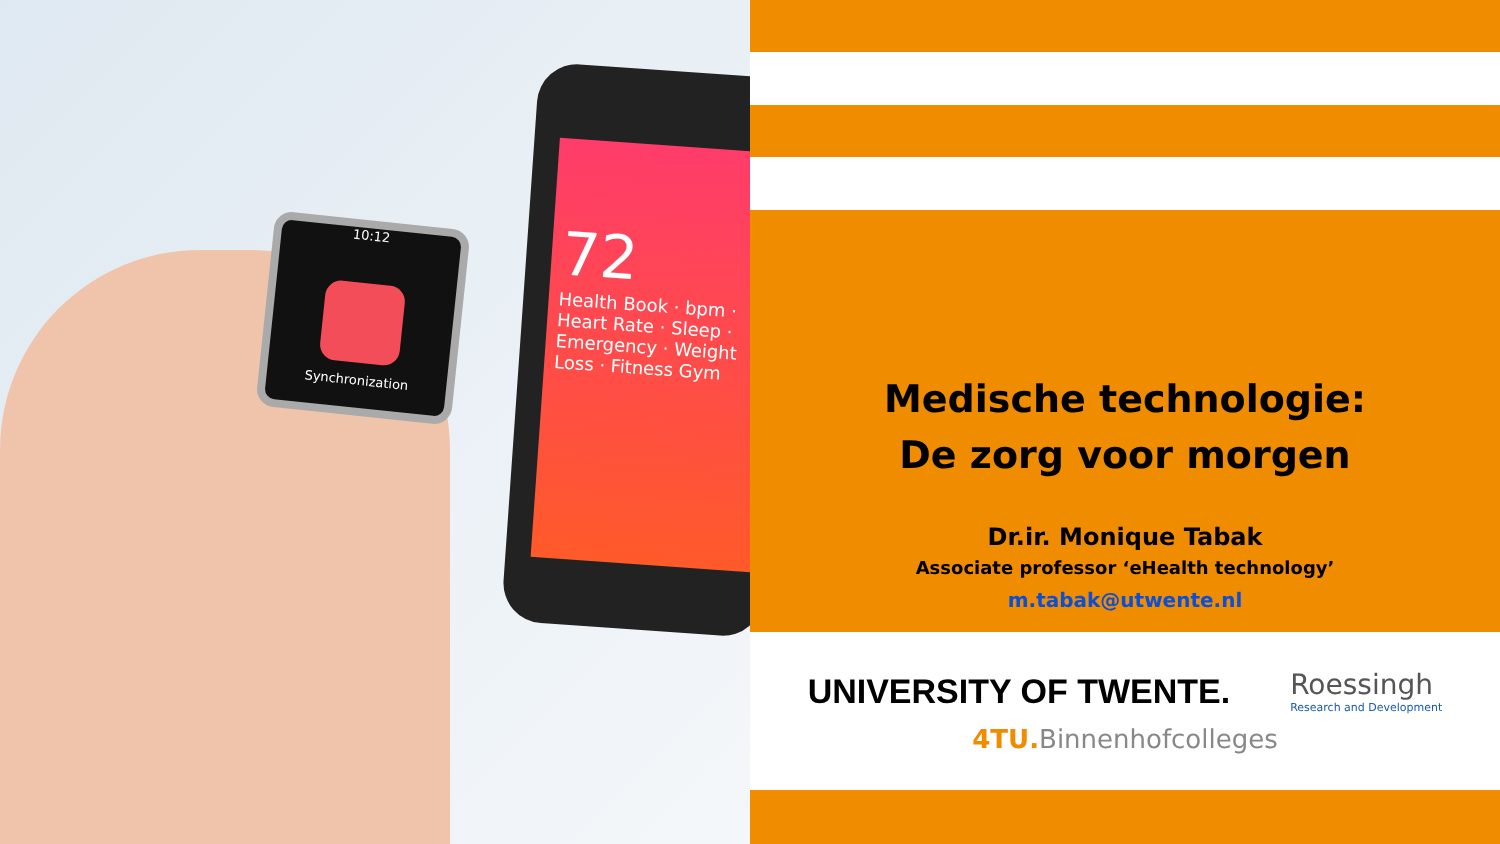72
Health Book · bpm · Heart Rate · Sleep · Emergency · Weight Loss · Fitness Gym
10:12
Synchronization
Medische technologie:
De zorg voor morgen
Dr.ir. Monique Tabak
Associate professor ‘eHealth technology’
m.tabak@utwente.nl
UNIVERSITY OF TWENTE.
Roessingh
Research and Development
4TU. Binnenhofcolleges